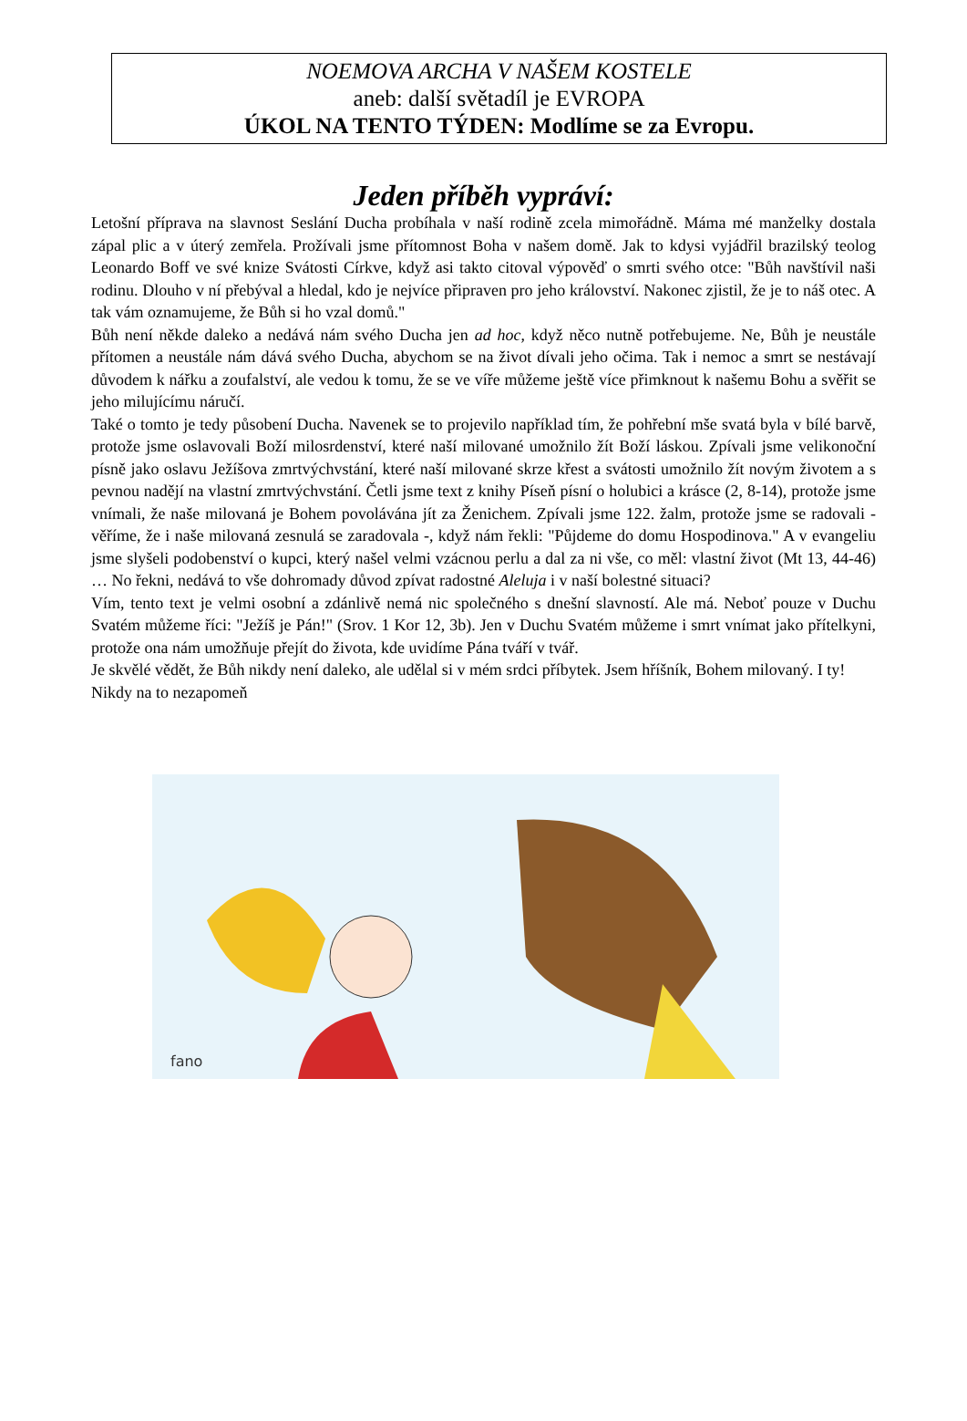NOEMOVA ARCHA V NAŠEM KOSTELE
aneb: další světadíl je EVROPA
ÚKOL NA TENTO TÝDEN: Modlíme se za Evropu.
Jeden příběh vypráví:
Letošní příprava na slavnost Seslání Ducha probíhala v naší rodině zcela mimořádně. Máma mé manželky dostala zápal plic a v úterý zemřela. Prožívali jsme přítomnost Boha v našem domě. Jak to kdysi vyjádřil brazilský teolog Leonardo Boff ve své knize Svátosti Církve, když asi takto citoval výpověď o smrti svého otce: "Bůh navštívil naši rodinu. Dlouho v ní přebýval a hledal, kdo je nejvíce připraven pro jeho království. Nakonec zjistil, že je to náš otec. A tak vám oznamujeme, že Bůh si ho vzal domů."
Bůh není někde daleko a nedává nám svého Ducha jen ad hoc, když něco nutně potřebujeme. Ne, Bůh je neustále přítomen a neustále nám dává svého Ducha, abychom se na život dívali jeho očima. Tak i nemoc a smrt se nestávají důvodem k nářku a zoufalství, ale vedou k tomu, že se ve víře můžeme ještě více přimknout k našemu Bohu a svěřit se jeho milujícímu náručí.
Také o tomto je tedy působení Ducha. Navenek se to projevilo například tím, že pohřební mše svatá byla v bílé barvě, protože jsme oslavovali Boží milosrdenství, které naší milované umožnilo žít Boží láskou. Zpívali jsme velikonoční písně jako oslavu Ježíšova zmrtvýchvstání, které naší milované skrze křest a svátosti umožnilo žít novým životem a s pevnou nadějí na vlastní zmrtvýchvstání. Četli jsme text z knihy Píseň písní o holubici a krásce (2, 8-14), protože jsme vnímali, že naše milovaná je Bohem povolávána jít za Ženichem. Zpívali jsme 122. žalm, protože jsme se radovali - věříme, že i naše milovaná zesnulá se zaradovala -, když nám řekli: "Půjdeme do domu Hospodinova." A v evangeliu jsme slyšeli podobenství o kupci, který našel velmi vzácnou perlu a dal za ni vše, co měl: vlastní život (Mt 13, 44-46) … No řekni, nedává to vše dohromady důvod zpívat radostné Aleluja i v naší bolestné situaci?
Vím, tento text je velmi osobní a zdánlivě nemá nic společného s dnešní slavností. Ale má. Neboť pouze v Duchu Svatém můžeme říci: "Ježíš je Pán!" (Srov. 1 Kor 12, 3b). Jen v Duchu Svatém můžeme i smrt vnímat jako přítelkyni, protože ona nám umožňuje přejít do života, kde uvidíme Pána tváří v tvář.
Je skvělé vědět, že Bůh nikdy není daleko, ale udělal si v mém srdci příbytek. Jsem hříšník, Bohem milovaný. I ty! Nikdy na to nezapomeň
fano